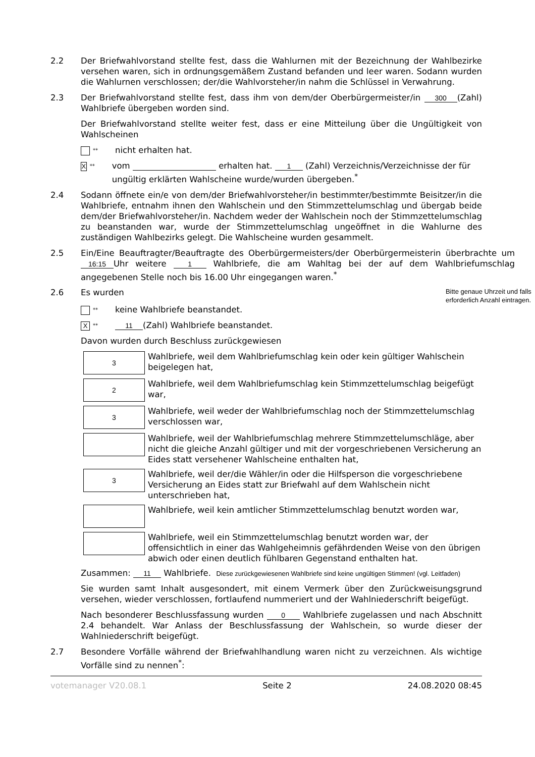2.2 Der Briefwahlvorstand stellte fest, dass die Wahlurnen mit der Bezeichnung der Wahlbezirke versehen waren, sich in ordnungsgemäßem Zustand befanden und leer waren. Sodann wurden die Wahlurnen verschlossen; der/die Wahlvorsteher/in nahm die Schlüssel in Verwahrung.
2.3 Der Briefwahlvorstand stellte fest, dass ihm von dem/der Oberbürgermeister/in 300 (Zahl) Wahlbriefe übergeben worden sind.
Der Briefwahlvorstand stellte weiter fest, dass er eine Mitteilung über die Ungültigkeit von Wahlscheinen
** nicht erhalten hat.
X ** vom erhalten hat. 1 (Zahl) Verzeichnis/Verzeichnisse der für ungültig erklärten Wahlscheine wurde/wurden übergeben.<sup>*</sup>
2.4 Sodann öffnete ein/e von dem/der Briefwahlvorsteher/in bestimmter/bestimmte Beisitzer/in die Wahlbriefe, entnahm ihnen den Wahlschein und den Stimmzettelumschlag und übergab beide dem/der Briefwahlvorsteher/in. Nachdem weder der Wahlschein noch der Stimmzettelumschlag zu beanstanden war, wurde der Stimmzettelumschlag ungeöffnet in die Wahlurne des zuständigen Wahlbezirks gelegt. Die Wahlscheine wurden gesammelt.
2.5 Ein/Eine Beauftragter/Beauftragte des Oberbürgermeisters/der Oberbürgermeisterin überbrachte um 16:15 Uhr weitere 1 Wahlbriefe, die am Wahltag bei der auf dem Wahlbriefumschlag angegebenen Stelle noch bis 16.00 Uhr eingegangen waren.<sup>*</sup>
2.6 Es wurden
Bitte genaue Uhrzeit und falls erforderlich Anzahl eintragen.
** keine Wahlbriefe beanstandet.
X ** 11 (Zahl) Wahlbriefe beanstandet.
Davon wurden durch Beschluss zurückgewiesen
3
Wahlbriefe, weil dem Wahlbriefumschlag kein oder kein gültiger Wahlschein beigelegen hat,
2
Wahlbriefe, weil dem Wahlbriefumschlag kein Stimmzettelumschlag beigefügt war,
3
Wahlbriefe, weil weder der Wahlbriefumschlag noch der Stimmzettelumschlag verschlossen war,
Wahlbriefe, weil der Wahlbriefumschlag mehrere Stimmzettelumschläge, aber nicht die gleiche Anzahl gültiger und mit der vorgeschriebenen Versicherung an Eides statt versehener Wahlscheine enthalten hat,
3
Wahlbriefe, weil der/die Wähler/in oder die Hilfsperson die vorgeschriebene Versicherung an Eides statt zur Briefwahl auf dem Wahlschein nicht unterschrieben hat,
Wahlbriefe, weil kein amtlicher Stimmzettelumschlag benutzt worden war,
Wahlbriefe, weil ein Stimmzettelumschlag benutzt worden war, der offensichtlich in einer das Wahlgeheimnis gefährdenden Weise von den übrigen abwich oder einen deutlich fühlbaren Gegenstand enthalten hat.
Zusammen: 11 Wahlbriefe. Diese zurückgewiesenen Wahlbriefe sind keine ungültigen Stimmen! (vgl. Leitfaden)
Sie wurden samt Inhalt ausgesondert, mit einem Vermerk über den Zurückweisungsgrund versehen, wieder verschlossen, fortlaufend nummeriert und der Wahlniederschrift beigefügt.
Nach besonderer Beschlussfassung wurden 0 Wahlbriefe zugelassen und nach Abschnitt 2.4 behandelt. War Anlass der Beschlussfassung der Wahlschein, so wurde dieser der Wahlniederschrift beigefügt.
2.7 Besondere Vorfälle während der Briefwahlhandlung waren nicht zu verzeichnen. Als wichtige Vorfälle sind zu nennen<sup>*</sup>:
votemanager V20.08.1 Seite 2 24.08.2020 08:45